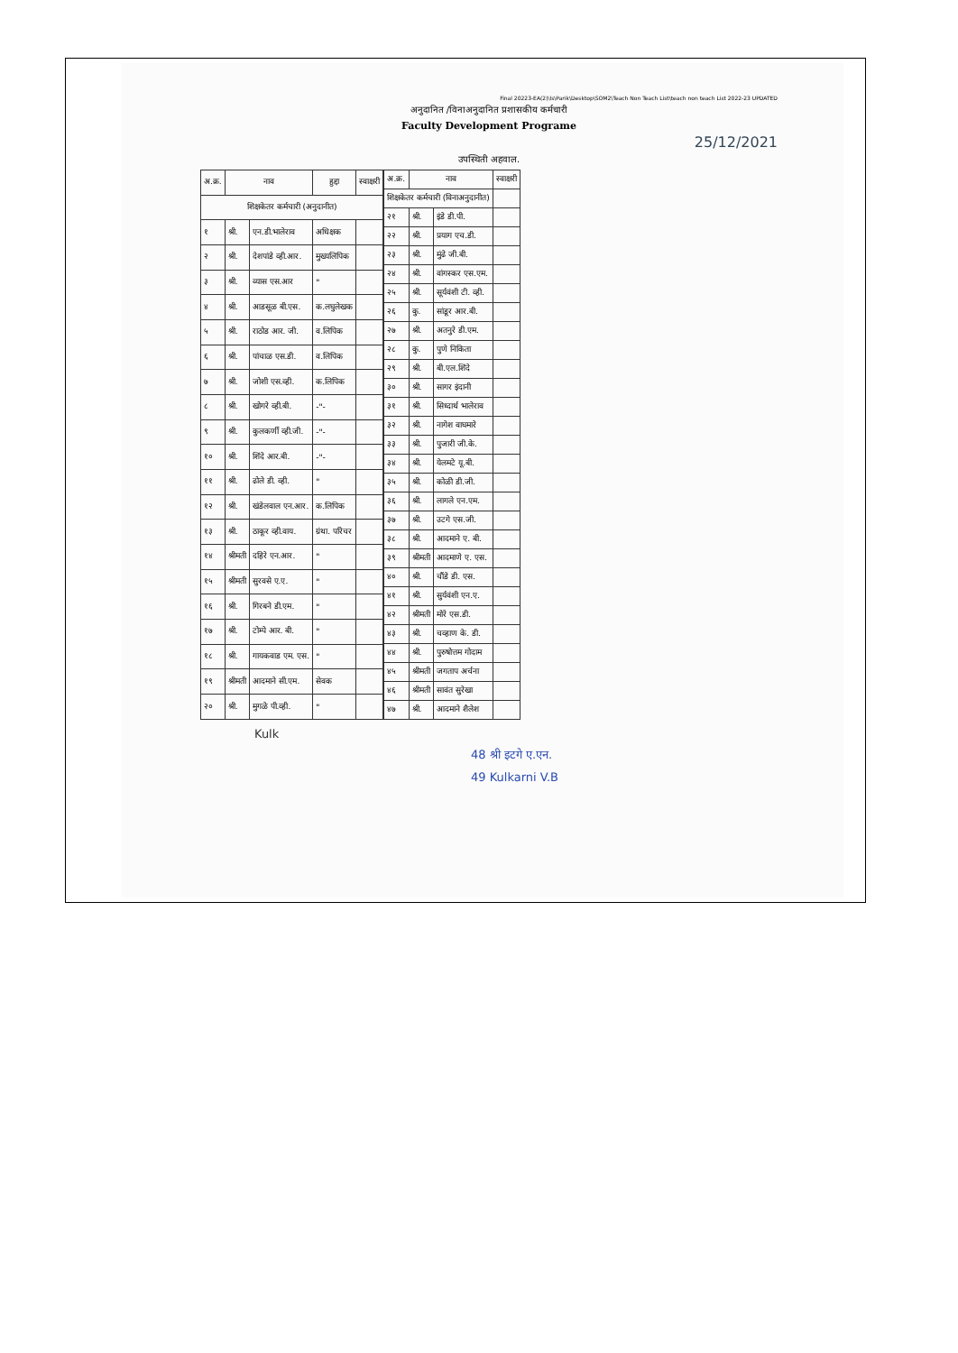Final 20223-EA(2)\ls\Parik\Desktop\SOM2\Teach Non Teach List\teach non teach List 2022-23 UPDATED
अनुदानित /विनाअनुदानित प्रशासकीय कर्मचारी
Faculty Development Programe
25/12/2021
उपस्थिती अहवाल.
| अ.क्र. | नाव | | हुद्दा | स्वाक्षरी |
| --- | --- | --- | --- | --- |
| शिक्षकेतर कर्मचारी (अनुदानीत) | | | | |
| १ | श्री. | एन.डी.भालेराव | अधिक्षक | |
| २ | श्री. | देशपांडे व्ही.आर. | मुख्यलिपिक | |
| ३ | श्री. | व्यास एस.आर | " | |
| ४ | श्री. | आडसूळ बी.एस. | क.लघुलेखक | |
| ५ | श्री. | राठोड आर. जी. | व.लिपिक | |
| ६ | श्री. | पांचाळ एस.डी. | व.लिपिक | |
| ७ | श्री. | जोशी एस.व्ही. | क.लिपिक | |
| ८ | श्री. | खोगरे व्ही.बी. | -"- | |
| ९ | श्री. | कुलकर्णी व्ही.जी. | -"- | |
| १० | श्री. | शिंदे आर.बी. | -"- | |
| ११ | श्री. | ढोले डी. व्ही. | " | |
| १२ | श्री. | खंडेलवाल एन.आर. | क.लिपिक | |
| १३ | श्री. | ठाकूर व्ही.वाय. | ग्रंथा. परिचर | |
| १४ | श्रीमती | दहिरे एन.आर. | " | |
| १५ | श्रीमती | सुरवसे ए.ए. | " | |
| १६ | श्री. | गिरबने डी.एम. | " | |
| १७ | श्री. | टोम्पे आर. बी. | " | |
| १८ | श्री. | गायकवाड एम. एस. | " | |
| १९ | श्रीमती | आदमाने सी.एम. | सेवक | |
| २० | श्री. | मुगळे पी.व्ही. | " | |
| अ.क्र. | नाव | | स्वाक्षरी |
| --- | --- | --- | --- |
| शिक्षकेतर कर्मचारी (विनाअनुदानीत) | | | |
| २१ | श्री. | इंडे डी.पी. | |
| २२ | श्री. | प्रयाग एच.डी. | |
| २३ | श्री. | मुंढे जी.बी. | |
| २४ | श्री. | वांगस्कर एस.एम. | |
| २५ | श्री. | सूर्यवंशी टी. व्ही. | |
| २६ | कु. | सांडूर आर.बी. | |
| २७ | श्री. | अतनुरे डी.एम. | |
| २८ | कु. | पुणे निकिता | |
| २९ | श्री. | बी.एल.शिंदे | |
| ३० | श्री. | सागर इंदानी | |
| ३१ | श्री. | सिध्दार्थ भालेराव | |
| ३२ | श्री. | नागेश वाघमारे | |
| ३३ | श्री. | पुजारी जी.के. | |
| ३४ | श्री. | येलमटे यू.बी. | |
| ३५ | श्री. | कोळी डी.जी. | |
| ३६ | श्री. | लागले एन.एम. | |
| ३७ | श्री. | उटगे एस.जी. | |
| ३८ | श्री. | आदमाने ए. बी. | |
| ३९ | श्रीमती | आदमाणे ए. एस. | |
| ४० | श्री. | चौंडे डी. एस. | |
| ४१ | श्री. | सुर्यवंशी एन.ए. | |
| ४२ | श्रीमती | मोरे एस.डी. | |
| ४३ | श्री. | चव्हाण के. डी. | |
| ४४ | श्री. | पुरुषोत्तम गोदाम | |
| ४५ | श्रीमती | जगताप अर्चना | |
| ४६ | श्रीमती | सावंत सुरेखा | |
| ४७ | श्री. | आदमाने शैलेश | |
Kulk
48 श्री इटगे ए.एन.
49 Kulkarni V.B